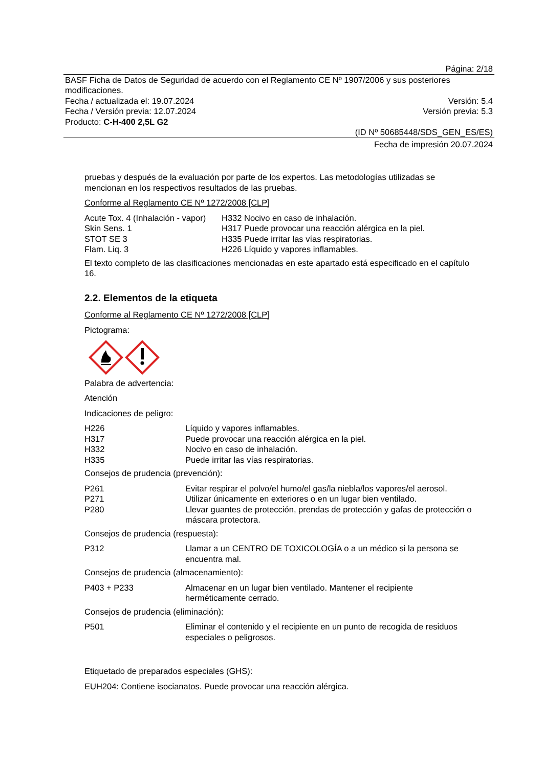Página: 2/18
BASF Ficha de Datos de Seguridad de acuerdo con el Reglamento CE Nº 1907/2006 y sus posteriores modificaciones.
Fecha / actualizada el: 19.07.2024 Versión: 5.4
Fecha / Versión previa: 12.07.2024 Versión previa: 5.3
Producto: C-H-400 2,5L G2
(ID Nº 50685448/SDS_GEN_ES/ES)
Fecha de impresión 20.07.2024
pruebas y después de la evaluación por parte de los expertos. Las metodologías utilizadas se mencionan en los respectivos resultados de las pruebas.
Conforme al Reglamento CE Nº 1272/2008 [CLP]
| Acute Tox. 4 (Inhalación - vapor) | H332 Nocivo en caso de inhalación. |
| Skin Sens. 1 | H317 Puede provocar una reacción alérgica en la piel. |
| STOT SE 3 | H335 Puede irritar las vías respiratorias. |
| Flam. Liq. 3 | H226 Líquido y vapores inflamables. |
El texto completo de las clasificaciones mencionadas en este apartado está especificado en el capítulo 16.
2.2. Elementos de la etiqueta
Conforme al Reglamento CE Nº 1272/2008 [CLP]
Pictograma:
Palabra de advertencia:
Atención
Indicaciones de peligro:
| H226 | Líquido y vapores inflamables. |
| H317 | Puede provocar una reacción alérgica en la piel. |
| H332 | Nocivo en caso de inhalación. |
| H335 | Puede irritar las vías respiratorias. |
Consejos de prudencia (prevención):
| P261 | Evitar respirar el polvo/el humo/el gas/la niebla/los vapores/el aerosol. |
| P271 | Utilizar únicamente en exteriores o en un lugar bien ventilado. |
| P280 | Llevar guantes de protección, prendas de protección y gafas de protección o máscara protectora. |
Consejos de prudencia (respuesta):
| P312 | Llamar a un CENTRO DE TOXICOLOGÍA o a un médico si la persona se encuentra mal. |
Consejos de prudencia (almacenamiento):
| P403 + P233 | Almacenar en un lugar bien ventilado. Mantener el recipiente herméticamente cerrado. |
Consejos de prudencia (eliminación):
| P501 | Eliminar el contenido y el recipiente en un punto de recogida de residuos especiales o peligrosos. |
Etiquetado de preparados especiales (GHS):
EUH204: Contiene isocianatos. Puede provocar una reacción alérgica.